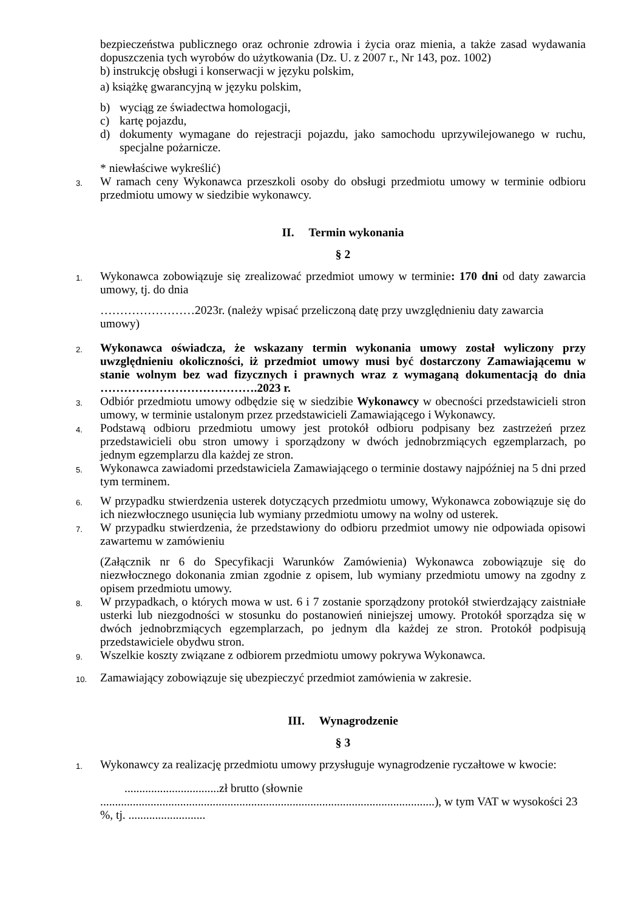bezpieczeństwa publicznego oraz ochronie zdrowia i życia oraz mienia, a także zasad wydawania dopuszczenia tych wyrobów do użytkowania (Dz. U. z 2007 r., Nr 143, poz. 1002)
b) instrukcję obsługi i konserwacji w języku polskim,
a) książkę gwarancyjną w języku polskim,
b) wyciąg ze świadectwa homologacji,
c) kartę pojazdu,
d) dokumenty wymagane do rejestracji pojazdu, jako samochodu uprzywilejowanego w ruchu, specjalne pożarnicze.
* niewłaściwe wykreślić)
3. W ramach ceny Wykonawca przeszkoli osoby do obsługi przedmiotu umowy w terminie odbioru przedmiotu umowy w siedzibie wykonawcy.
II. Termin wykonania
§ 2
1. Wykonawca zobowiązuje się zrealizować przedmiot umowy w terminie: 170 dni od daty zawarcia umowy, tj. do dnia
……………………2023r. (należy wpisać przeliczoną datę przy uwzględnieniu daty zawarcia umowy)
2. Wykonawca oświadcza, że wskazany termin wykonania umowy został wyliczony przy uwzględnieniu okoliczności, iż przedmiot umowy musi być dostarczony Zamawiającemu w stanie wolnym bez wad fizycznych i prawnych wraz z wymaganą dokumentacją do dnia ………………………………….2023 r.
3. Odbiór przedmiotu umowy odbędzie się w siedzibie Wykonawcy w obecności przedstawicieli stron umowy, w terminie ustalonym przez przedstawicieli Zamawiającego i Wykonawcy.
4. Podstawą odbioru przedmiotu umowy jest protokół odbioru podpisany bez zastrzeżeń przez przedstawicieli obu stron umowy i sporządzony w dwóch jednobrzmiących egzemplarzach, po jednym egzemplarzu dla każdej ze stron.
5. Wykonawca zawiadomi przedstawiciela Zamawiającego o terminie dostawy najpóźniej na 5 dni przed tym terminem.
6. W przypadku stwierdzenia usterek dotyczących przedmiotu umowy, Wykonawca zobowiązuje się do ich niezwłocznego usunięcia lub wymiany przedmiotu umowy na wolny od usterek.
7. W przypadku stwierdzenia, że przedstawiony do odbioru przedmiot umowy nie odpowiada opisowi zawartemu w zamówieniu
(Załącznik nr 6 do Specyfikacji Warunków Zamówienia) Wykonawca zobowiązuje się do niezwłocznego dokonania zmian zgodnie z opisem, lub wymiany przedmiotu umowy na zgodny z opisem przedmiotu umowy.
8. W przypadkach, o których mowa w ust. 6 i 7 zostanie sporządzony protokół stwierdzający zaistniałe usterki lub niezgodności w stosunku do postanowień niniejszej umowy. Protokół sporządza się w dwóch jednobrzmiących egzemplarzach, po jednym dla każdej ze stron. Protokół podpisują przedstawiciele obydwu stron.
9. Wszelkie koszty związane z odbiorem przedmiotu umowy pokrywa Wykonawca.
10. Zamawiający zobowiązuje się ubezpieczyć przedmiot zamówienia w zakresie.
III. Wynagrodzenie
§ 3
1. Wykonawcy za realizację przedmiotu umowy przysługuje wynagrodzenie ryczałtowe w kwocie:
................................zł brutto (słownie
.................................................................................................................), w tym VAT w wysokości 23 %, tj. ..........................